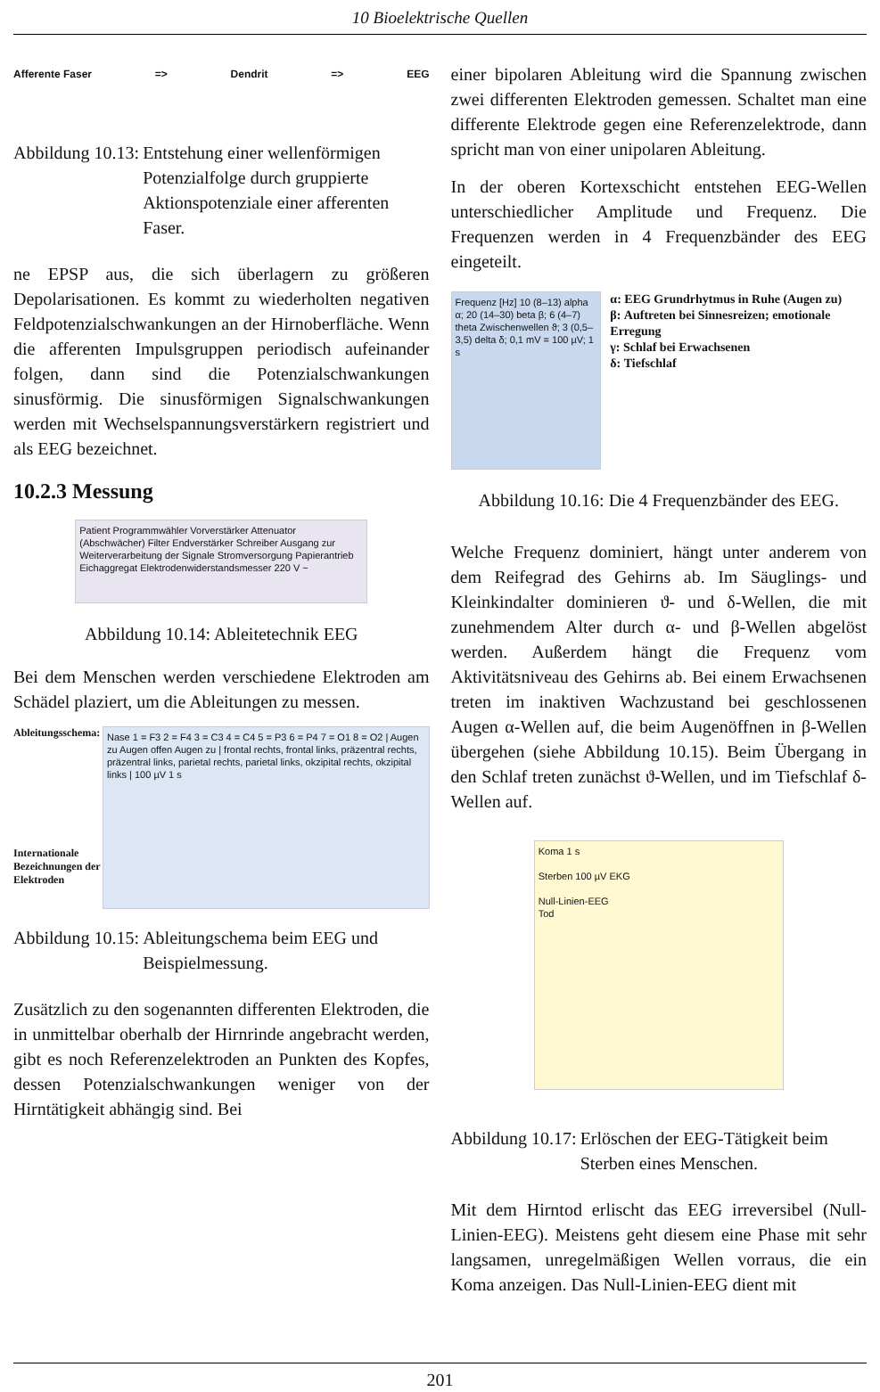10 Bioelektrische Quellen
Afferente Faser => Dendrit => EEG
Abbildung 10.13: Entstehung einer wellenförmigen Potenzialfolge durch gruppierte Aktionspotenziale einer afferenten Faser.
ne EPSP aus, die sich überlagern zu größeren Depolarisationen. Es kommt zu wiederholten negativen Feldpotenzialschwankungen an der Hirnoberfläche. Wenn die afferenten Impulsgruppen periodisch aufeinander folgen, dann sind die Potenzialschwankungen sinusförmig. Die sinusförmigen Signalschwankungen werden mit Wechselspannungsverstärkern registriert und als EEG bezeichnet.
10.2.3 Messung
Patient Programmwähler Vorverstärker Attenuator (Abschwächer) Filter Endverstärker Schreiber Ausgang zur Weiterverarbeitung der Signale Stromversorgung Papierantrieb Eichaggregat Elektrodenwiderstandsmesser 220 V ~
Abbildung 10.14: Ableitetechnik EEG
Bei dem Menschen werden verschiedene Elektroden am Schädel plaziert, um die Ableitungen zu messen.
Ableitungsschema:
Internationale Bezeichnungen der Elektroden
Nase 1 = F3 2 = F4 3 = C3 4 = C4 5 = P3 6 = P4 7 = O1 8 = O2 | Augen zu Augen offen Augen zu | frontal rechts, frontal links, präzentral rechts, präzentral links, parietal rechts, parietal links, okzipital rechts, okzipital links | 100 µV 1 s
Abbildung 10.15: Ableitungschema beim EEG und Beispielmessung.
Zusätzlich zu den sogenannten differenten Elektroden, die in unmittelbar oberhalb der Hirnrinde angebracht werden, gibt es noch Referenzelektroden an Punkten des Kopfes, dessen Potenzialschwankungen weniger von der Hirntätigkeit abhängig sind. Bei
einer bipolaren Ableitung wird die Spannung zwischen zwei differenten Elektroden gemessen. Schaltet man eine differente Elektrode gegen eine Referenzelektrode, dann spricht man von einer unipolaren Ableitung.
In der oberen Kortexschicht entstehen EEG-Wellen unterschiedlicher Amplitude und Frequenz. Die Frequenzen werden in 4 Frequenzbänder des EEG eingeteilt.
Frequenz [Hz] 10 (8–13) alpha α; 20 (14–30) beta β; 6 (4–7) theta Zwischenwellen ϑ; 3 (0,5–3,5) delta δ; 0,1 mV = 100 µV; 1 s
α: EEG Grundrhytmus in Ruhe (Augen zu)
β: Auftreten bei Sinnesreizen; emotionale Erregung
γ: Schlaf bei Erwachsenen
δ: Tiefschlaf
Abbildung 10.16: Die 4 Frequenzbänder des EEG.
Welche Frequenz dominiert, hängt unter anderem von dem Reifegrad des Gehirns ab. Im Säuglings- und Kleinkindalter dominieren ϑ- und δ-Wellen, die mit zunehmendem Alter durch α- und β-Wellen abgelöst werden. Außerdem hängt die Frequenz vom Aktivitätsniveau des Gehirns ab. Bei einem Erwachsenen treten im inaktiven Wachzustand bei geschlossenen Augen α-Wellen auf, die beim Augenöffnen in β-Wellen übergehen (siehe Abbildung 10.15). Beim Übergang in den Schlaf treten zunächst ϑ-Wellen, und im Tiefschlaf δ-Wellen auf.
Koma 1 s
Sterben 100 µV EKG
Null-Linien-EEG
Tod
Abbildung 10.17: Erlöschen der EEG-Tätigkeit beim Sterben eines Menschen.
Mit dem Hirntod erlischt das EEG irreversibel (Null-Linien-EEG). Meistens geht diesem eine Phase mit sehr langsamen, unregelmäßigen Wellen vorraus, die ein Koma anzeigen. Das Null-Linien-EEG dient mit
201